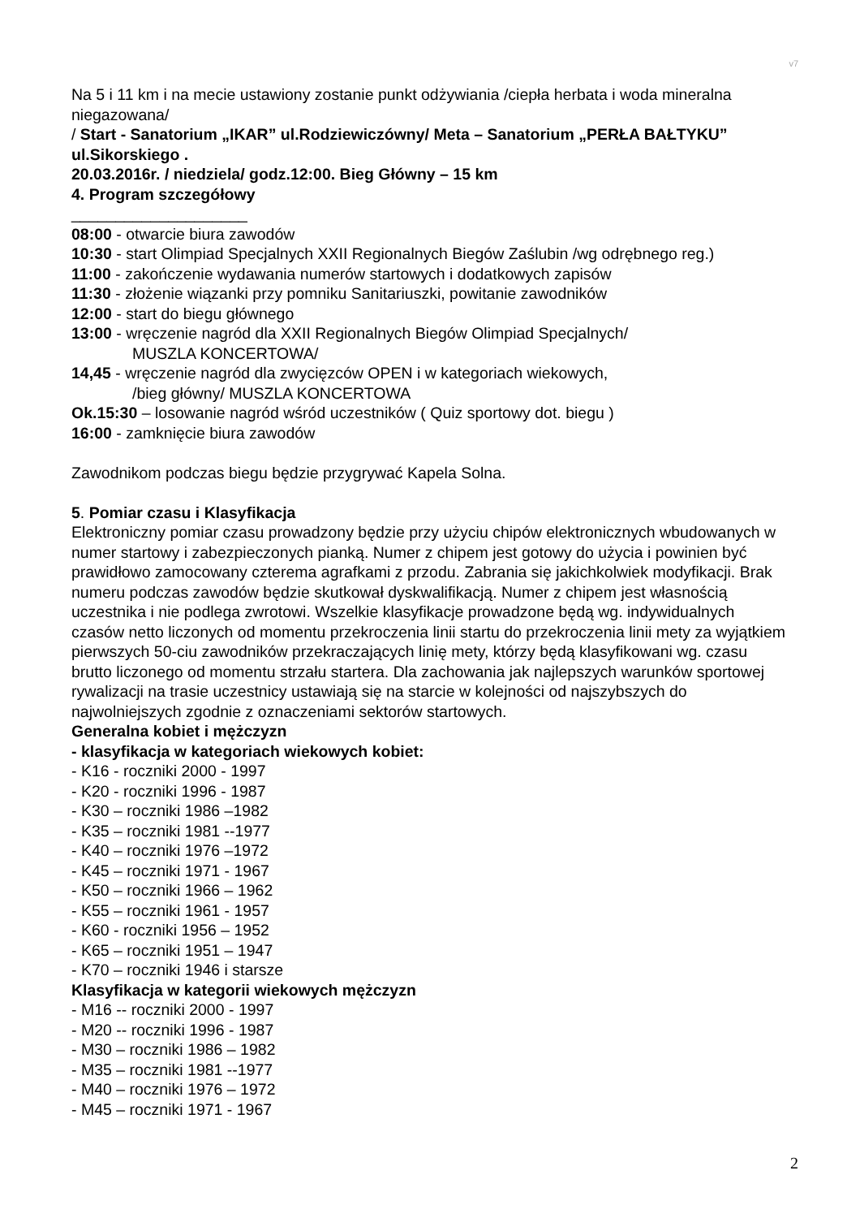v7
Na 5 i 11 km i na mecie ustawiony zostanie punkt odżywiania /ciepła herbata i woda mineralna niegazowana/
/ Start - Sanatorium „IKAR” ul.Rodziewiczówny/ Meta – Sanatorium „PERŁA BAŁTYKU” ul.Sikorskiego .
20.03.2016r. / niedziela/ godz.12:00. Bieg Główny – 15 km
4. Program szczegółowy
____________________
08:00 - otwarcie biura zawodów
10:30 - start Olimpiad Specjalnych XXII Regionalnych Biegów Zaślubin /wg odrębnego reg.)
11:00 - zakończenie wydawania numerów startowych i dodatkowych zapisów
11:30 - złożenie wiązanki przy pomniku Sanitariuszki, powitanie zawodników
12:00 - start do biegu głównego
13:00 - wręczenie nagród dla XXII Regionalnych Biegów Olimpiad Specjalnych/
MUSZLA KONCERTOWA/
14,45 - wręczenie nagród dla zwycięzców OPEN i w kategoriach wiekowych,
/bieg główny/ MUSZLA KONCERTOWA
Ok.15:30 – losowanie nagród wśród uczestników ( Quiz sportowy dot. biegu )
16:00 - zamknięcie biura zawodów
Zawodnikom podczas biegu będzie przygrywać Kapela Solna.
5. Pomiar czasu i Klasyfikacja
Elektroniczny pomiar czasu prowadzony będzie przy użyciu chipów elektronicznych wbudowanych w numer startowy i zabezpieczonych pianką. Numer z chipem jest gotowy do użycia i powinien być prawidłowo zamocowany czterema agrafkami z przodu. Zabrania się jakichkolwiek modyfikacji. Brak numeru podczas zawodów będzie skutkował dyskwalifikacją. Numer z chipem jest własnością uczestnika i nie podlega zwrotowi. Wszelkie klasyfikacje prowadzone będą wg. indywidualnych czasów netto liczonych od momentu przekroczenia linii startu do przekroczenia linii mety za wyjątkiem pierwszych 50-ciu zawodników przekraczających linię mety, którzy będą klasyfikowani wg. czasu brutto liczonego od momentu strzału startera. Dla zachowania jak najlepszych warunków sportowej rywalizacji na trasie uczestnicy ustawiają się na starcie w kolejności od najszybszych do najwolniejszych zgodnie z oznaczeniami sektorów startowych.
Generalna kobiet i mężczyzn
- klasyfikacja w kategoriach wiekowych kobiet:
- K16 - roczniki 2000 - 1997
- K20 - roczniki 1996 - 1987
- K30 – roczniki 1986 –1982
- K35 – roczniki 1981 --1977
- K40 – roczniki 1976 –1972
- K45 – roczniki 1971 - 1967
- K50 – roczniki 1966 – 1962
- K55 – roczniki 1961 - 1957
- K60 - roczniki 1956 – 1952
- K65 – roczniki 1951 – 1947
- K70 – roczniki 1946 i starsze
Klasyfikacja w kategorii wiekowych mężczyzn
- M16 -- roczniki 2000 - 1997
- M20 -- roczniki 1996 - 1987
- M30 – roczniki 1986 – 1982
- M35 – roczniki 1981 --1977
- M40 – roczniki 1976 – 1972
- M45 – roczniki 1971 - 1967
2